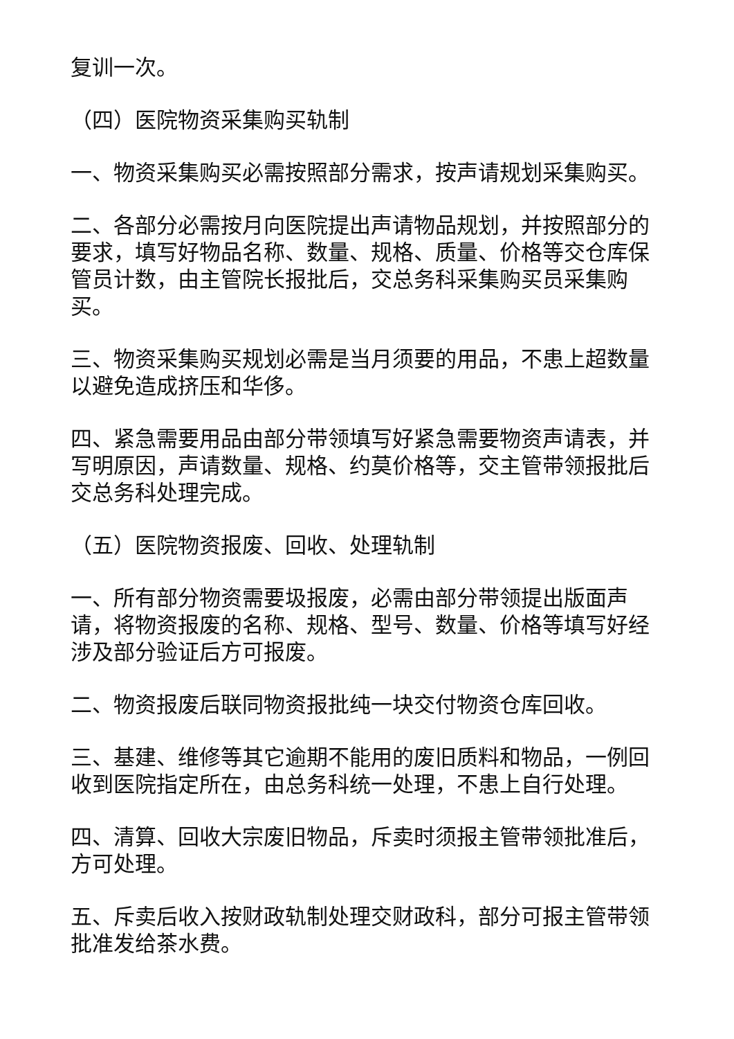复训一次。
（四）医院物资采集购买轨制
一、物资采集购买必需按照部分需求，按声请规划采集购买。
二、各部分必需按月向医院提出声请物品规划，并按照部分的要求，填写好物品名称、数量、规格、质量、价格等交仓库保管员计数，由主管院长报批后，交总务科采集购买员采集购买。
三、物资采集购买规划必需是当月须要的用品，不患上超数量以避免造成挤压和华侈。
四、紧急需要用品由部分带领填写好紧急需要物资声请表，并写明原因，声请数量、规格、约莫价格等，交主管带领报批后交总务科处理完成。
（五）医院物资报废、回收、处理轨制
一、所有部分物资需要圾报废，必需由部分带领提出版面声请，将物资报废的名称、规格、型号、数量、价格等填写好经涉及部分验证后方可报废。
二、物资报废后联同物资报批纯一块交付物资仓库回收。
三、基建、维修等其它逾期不能用的废旧质料和物品，一例回收到医院指定所在，由总务科统一处理，不患上自行处理。
四、清算、回收大宗废旧物品，斥卖时须报主管带领批准后，方可处理。
五、斥卖后收入按财政轨制处理交财政科，部分可报主管带领批准发给茶水费。